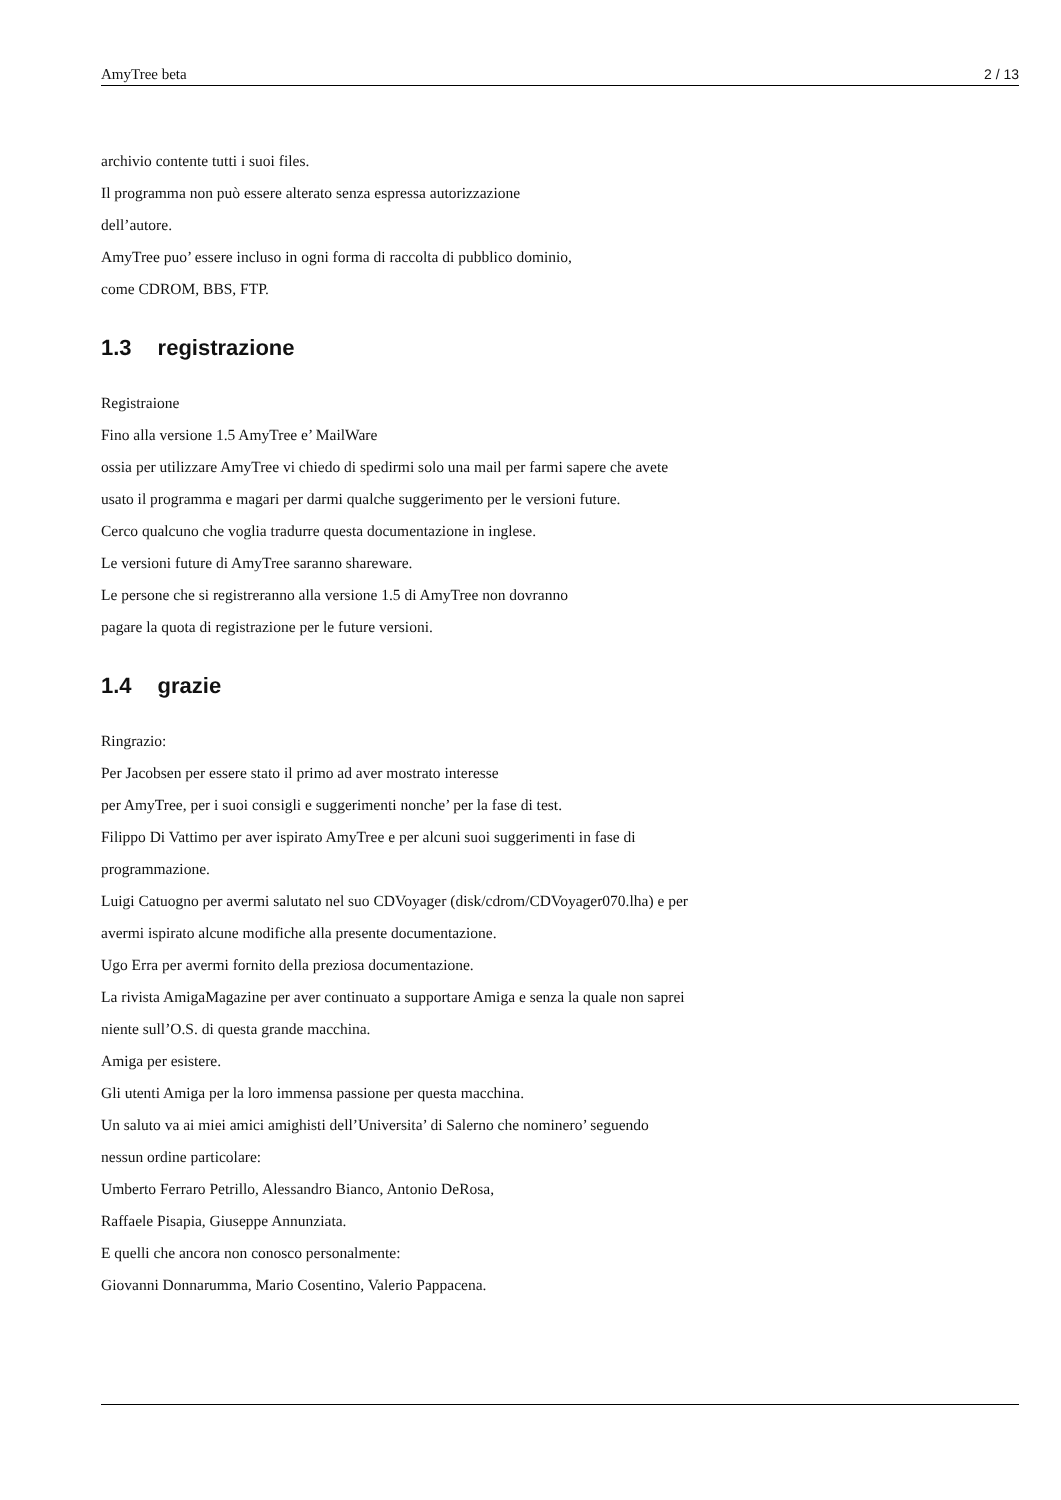AmyTree beta 2 / 13
archivio contente tutti i suoi files.
Il programma non può essere alterato senza espressa autorizzazione
dell’autore.
AmyTree puo’ essere incluso in ogni forma di raccolta di pubblico dominio,
come CDROM, BBS, FTP.
1.3 registrazione
Registraione
Fino alla versione 1.5 AmyTree e’ MailWare
ossia per utilizzare AmyTree vi chiedo di spedirmi solo una mail per farmi sapere che avete
usato il programma e magari per darmi qualche suggerimento per le versioni future.
Cerco qualcuno che voglia tradurre questa documentazione in inglese.
Le versioni future di AmyTree saranno shareware.
Le persone che si registreranno alla versione 1.5 di AmyTree non dovranno
pagare la quota di registrazione per le future versioni.
1.4 grazie
Ringrazio:
Per Jacobsen per essere stato il primo ad aver mostrato interesse
per AmyTree, per i suoi consigli e suggerimenti nonche’ per la fase di test.
Filippo Di Vattimo per aver ispirato AmyTree e per alcuni suoi suggerimenti in fase di
programmazione.
Luigi Catuogno per avermi salutato nel suo CDVoyager (disk/cdrom/CDVoyager070.lha) e per
avermi ispirato alcune modifiche alla presente documentazione.
Ugo Erra per avermi fornito della preziosa documentazione.
La rivista AmigaMagazine per aver continuato a supportare Amiga e senza la quale non saprei
niente sull’O.S. di questa grande macchina.
Amiga per esistere.
Gli utenti Amiga per la loro immensa passione per questa macchina.
Un saluto va ai miei amici amighisti dell’Universita’ di Salerno che nominero’ seguendo
nessun ordine particolare:
Umberto Ferraro Petrillo, Alessandro Bianco, Antonio DeRosa,
Raffaele Pisapia, Giuseppe Annunziata.
E quelli che ancora non conosco personalmente:
Giovanni Donnarumma, Mario Cosentino, Valerio Pappacena.